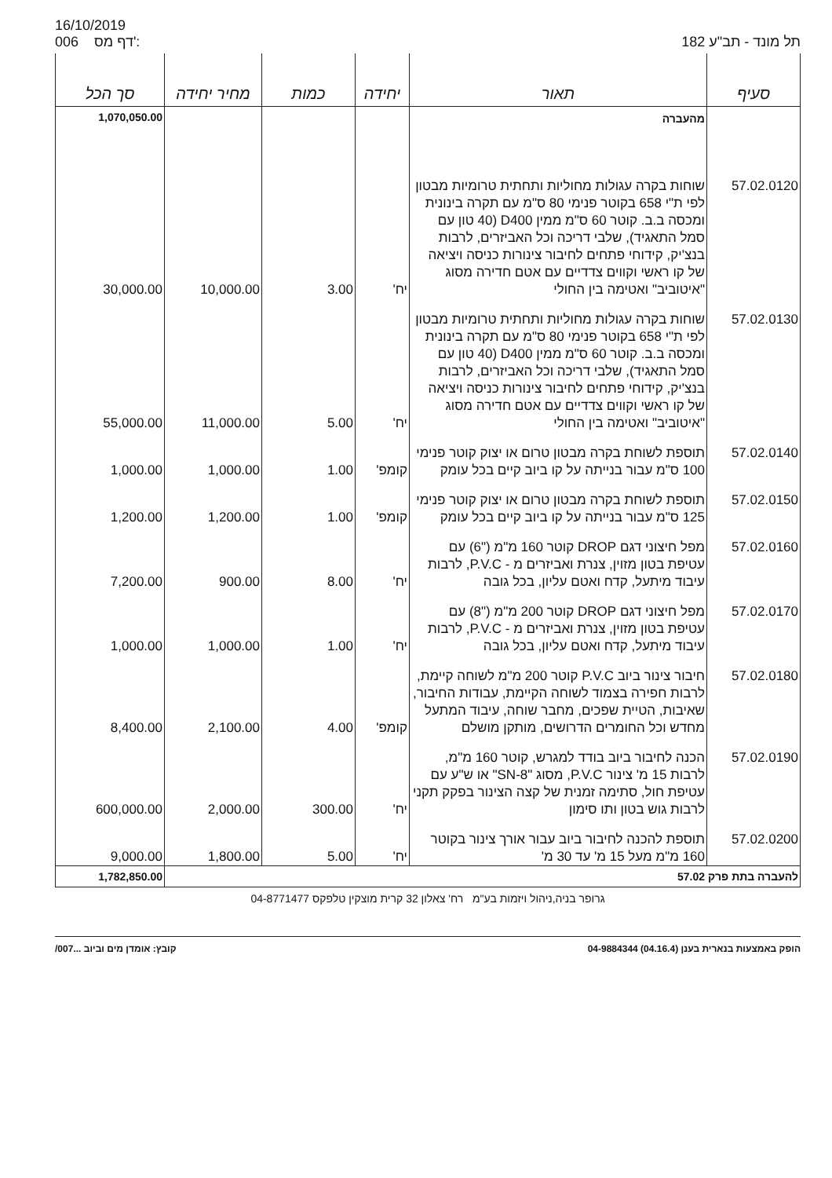16/10/2019
006 דף מס':
תל מונד - תב"ע 182
| סעיף | תאור | יחידה | כמות | מחיר יחידה | סך הכל |
| --- | --- | --- | --- | --- | --- |
| | מהעברה | | | | 1,070,050.00 |
| 57.02.0120 | שוחות בקרה עגולות מחוליות ותחתית טרומיות מבטון לפי ת"י 658 בקוטר פנימי 80 ס"מ עם תקרה בינונית ומכסה ב.ב. קוטר 60 ס"מ ממין D400 (40 טון עם סמל התאגיד), שלבי דריכה וכל האביזרים, לרבות בנצ'יק, קידוחי פתחים לחיבור צינורות כניסה ויציאה של קו ראשי וקווים צדדיים עם אטם חדירה מסוג "איטוביב" ואטימה בין החולי | יח' | 3.00 | 10,000.00 | 30,000.00 |
| 57.02.0130 | שוחות בקרה עגולות מחוליות ותחתית טרומיות מבטון לפי ת"י 658 בקוטר פנימי 80 ס"מ עם תקרה בינונית ומכסה ב.ב. קוטר 60 ס"מ ממין D400 (40 טון עם סמל התאגיד), שלבי דריכה וכל האביזרים, לרבות בנצ'יק, קידוחי פתחים לחיבור צינורות כניסה ויציאה של קו ראשי וקווים צדדיים עם אטם חדירה מסוג "איטוביב" ואטימה בין החולי | יח' | 5.00 | 11,000.00 | 55,000.00 |
| 57.02.0140 | תוספת לשוחת בקרה מבטון טרום או יצוק קוטר פנימי 100 ס"מ עבור בנייתה על קו ביוב קיים בכל עומק | קומפ' | 1.00 | 1,000.00 | 1,000.00 |
| 57.02.0150 | תוספת לשוחת בקרה מבטון טרום או יצוק קוטר פנימי 125 ס"מ עבור בנייתה על קו ביוב קיים בכל עומק | קומפ' | 1.00 | 1,200.00 | 1,200.00 |
| 57.02.0160 | מפל חיצוני דגם DROP קוטר 160 מ"מ ("6) עם עטיפת בטון מזוין, צנרת ואביזרים מ - P.V.C, לרבות עיבוד מיתעל, קדח ואטם עליון, בכל גובה | יח' | 8.00 | 900.00 | 7,200.00 |
| 57.02.0170 | מפל חיצוני דגם DROP קוטר 200 מ"מ ("8) עם עטיפת בטון מזוין, צנרת ואביזרים מ - P.V.C, לרבות עיבוד מיתעל, קדח ואטם עליון, בכל גובה | יח' | 1.00 | 1,000.00 | 1,000.00 |
| 57.02.0180 | חיבור צינור ביוב P.V.C קוטר 200 מ"מ לשוחה קיימת, לרבות חפירה בצמוד לשוחה הקיימת, עבודות החיבור, שאיבות, הטיית שפכים, מחבר שוחה, עיבוד המתעל מחדש וכל החומרים הדרושים, מותקן מושלם | קומפ' | 4.00 | 2,100.00 | 8,400.00 |
| 57.02.0190 | הכנה לחיבור ביוב בודד למגרש, קוטר 160 מ"מ, לרבות 15 מ' צינור P.V.C, מסוג "SN-8" או ש"ע עם עטיפת חול, סתימה זמנית של קצה הצינור בפקק תקני לרבות גוש בטון ותו סימון | יח' | 300.00 | 2,000.00 | 600,000.00 |
| 57.02.0200 | תוספת להכנה לחיבור ביוב עבור אורך צינור בקוטר 160 מ"מ מעל 15 מ' עד 30 מ' | יח' | 5.00 | 1,800.00 | 9,000.00 |
| להעברה בתת פרק 57.02 | | | | | 1,782,850.00 |
גרופר בניה,ניהול ויזמות בע"מ רח' צאלון 32 קרית מוצקין טלפקס 04-8771477
הופק באמצעות בנארית בענן (04.16.4) 04-9884344 קובץ: אומדן מים וביוב ...007/